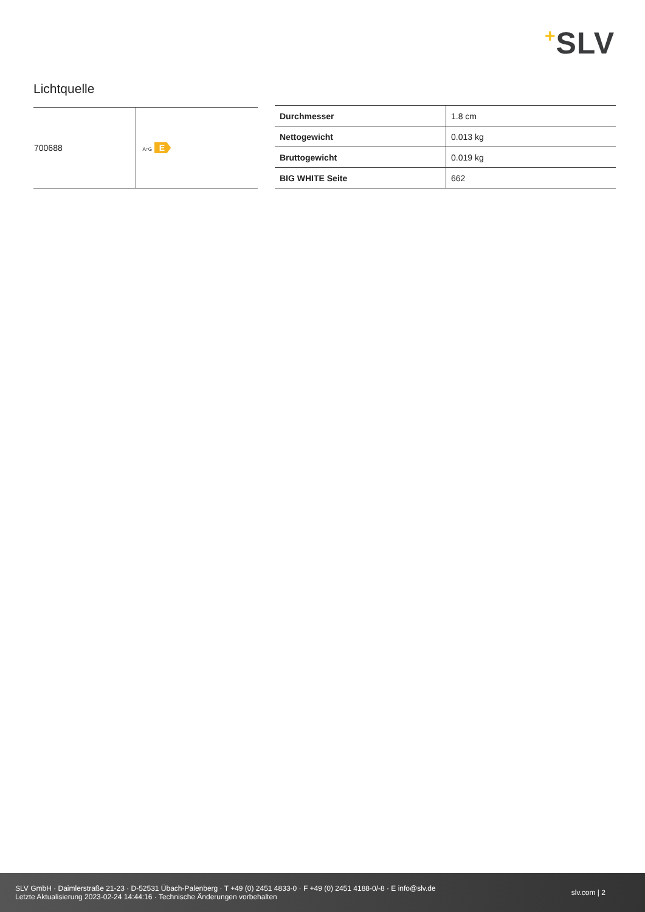+SLV
Lichtquelle
| 700688 | A↑G E |
| Durchmesser | 1.8 cm |
| Nettogewicht | 0.013 kg |
| Bruttogewicht | 0.019 kg |
| BIG WHITE Seite | 662 |
SLV GmbH · Daimlerstraße 21-23 · D-52531 Übach-Palenberg · T +49 (0) 2451 4833-0 · F +49 (0) 2451 4188-0/-8 · E info@slv.de
Letzte Aktualisierung 2023-02-24 14:44:16 · Technische Änderungen vorbehalten
slv.com | 2